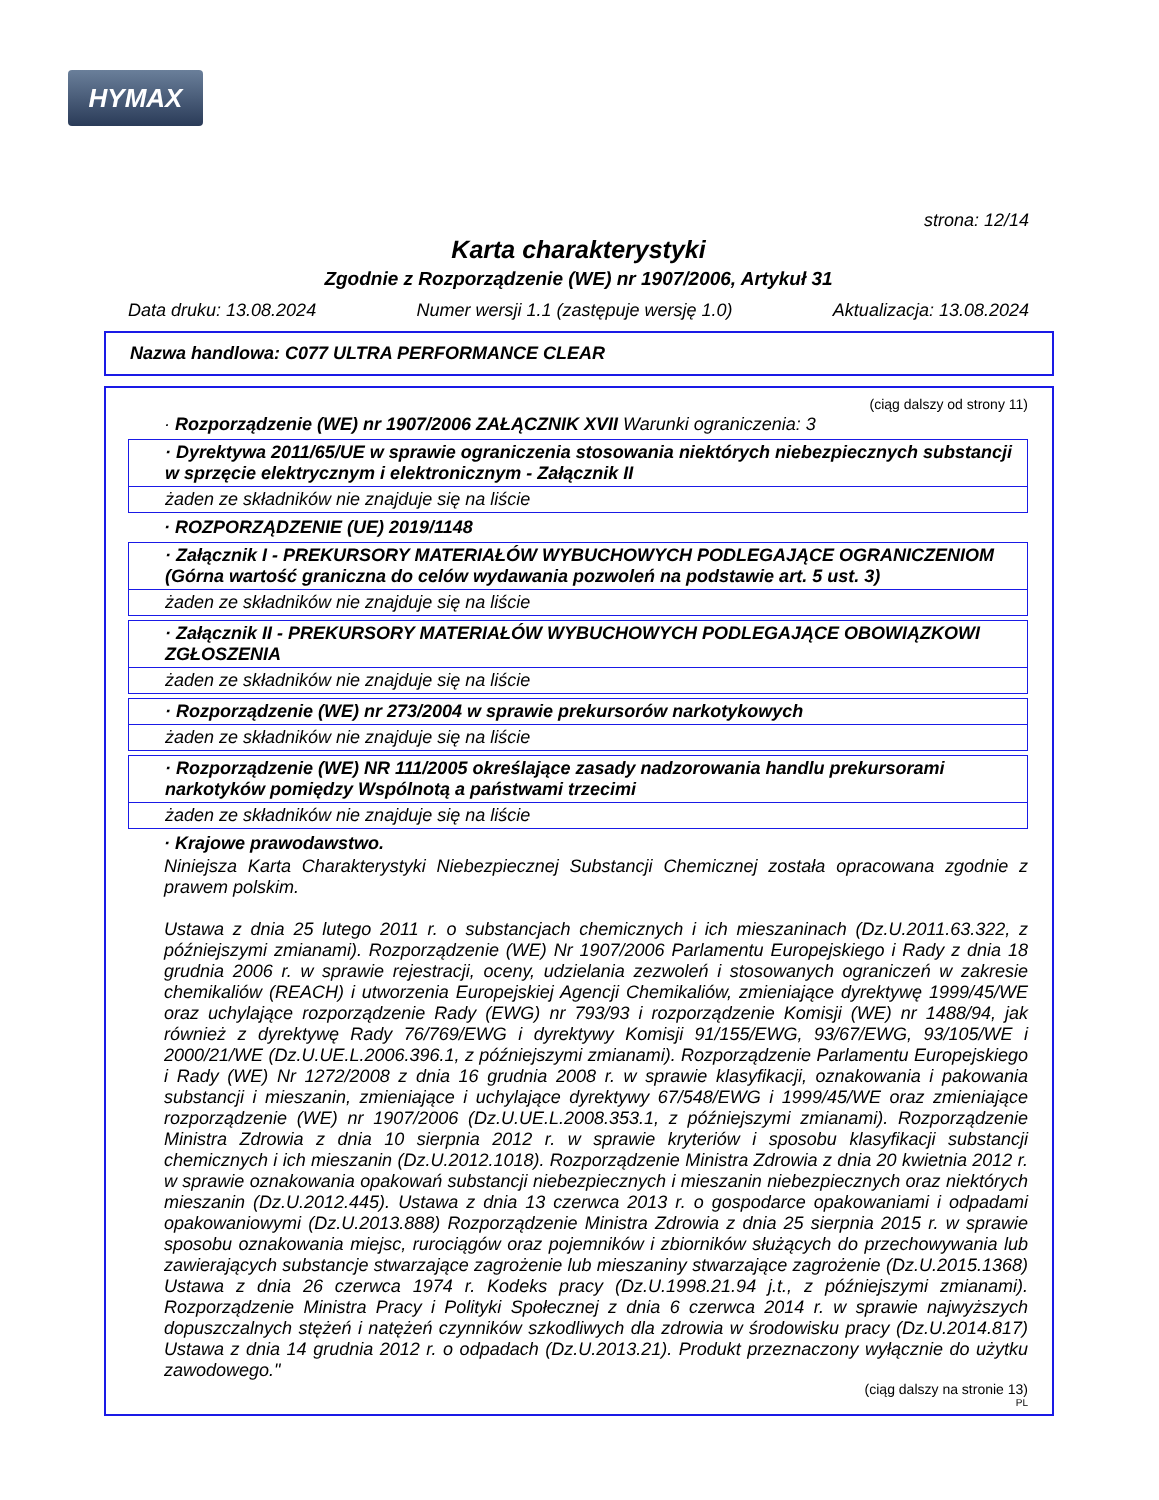HYMAX
strona: 12/14
Karta charakterystyki
Zgodnie z Rozporządzenie (WE) nr 1907/2006, Artykuł 31
Data druku: 13.08.2024 Numer wersji 1.1 (zastępuje wersję 1.0) Aktualizacja: 13.08.2024
Nazwa handlowa: C077 ULTRA PERFORMANCE CLEAR
(ciąg dalszy od strony 11)
· Rozporządzenie (WE) nr 1907/2006 ZAŁĄCZNIK XVII Warunki ograniczenia: 3
· Dyrektywa 2011/65/UE w sprawie ograniczenia stosowania niektórych niebezpiecznych substancji w sprzęcie elektrycznym i elektronicznym - Załącznik II
żaden ze składników nie znajduje się na liście
· ROZPORZĄDZENIE (UE) 2019/1148
· Załącznik I - PREKURSORY MATERIAŁÓW WYBUCHOWYCH PODLEGAJĄCE OGRANICZENIOM (Górna wartość graniczna do celów wydawania pozwoleń na podstawie art. 5 ust. 3)
żaden ze składników nie znajduje się na liście
· Załącznik II - PREKURSORY MATERIAŁÓW WYBUCHOWYCH PODLEGAJĄCE OBOWIĄZKOWI ZGŁOSZENIA
żaden ze składników nie znajduje się na liście
· Rozporządzenie (WE) nr 273/2004 w sprawie prekursorów narkotykowych
żaden ze składników nie znajduje się na liście
· Rozporządzenie (WE) NR 111/2005 określające zasady nadzorowania handlu prekursorami narkotyków pomiędzy Wspólnotą a państwami trzecimi
żaden ze składników nie znajduje się na liście
· Krajowe prawodawstwo.
Niniejsza Karta Charakterystyki Niebezpiecznej Substancji Chemicznej została opracowana zgodnie z prawem polskim.
Ustawa z dnia 25 lutego 2011 r. o substancjach chemicznych i ich mieszaninach (Dz.U.2011.63.322, z późniejszymi zmianami). Rozporządzenie (WE) Nr 1907/2006 Parlamentu Europejskiego i Rady z dnia 18 grudnia 2006 r. w sprawie rejestracji, oceny, udzielania zezwoleń i stosowanych ograniczeń w zakresie chemikaliów (REACH) i utworzenia Europejskiej Agencji Chemikaliów, zmieniające dyrektywę 1999/45/WE oraz uchylające rozporządzenie Rady (EWG) nr 793/93 i rozporządzenie Komisji (WE) nr 1488/94, jak również z dyrektywę Rady 76/769/EWG i dyrektywy Komisji 91/155/EWG, 93/67/EWG, 93/105/WE i 2000/21/WE (Dz.U.UE.L.2006.396.1, z późniejszymi zmianami). Rozporządzenie Parlamentu Europejskiego i Rady (WE) Nr 1272/2008 z dnia 16 grudnia 2008 r. w sprawie klasyfikacji, oznakowania i pakowania substancji i mieszanin, zmieniające i uchylające dyrektywy 67/548/EWG i 1999/45/WE oraz zmieniające rozporządzenie (WE) nr 1907/2006 (Dz.U.UE.L.2008.353.1, z późniejszymi zmianami). Rozporządzenie Ministra Zdrowia z dnia 10 sierpnia 2012 r. w sprawie kryteriów i sposobu klasyfikacji substancji chemicznych i ich mieszanin (Dz.U.2012.1018). Rozporządzenie Ministra Zdrowia z dnia 20 kwietnia 2012 r. w sprawie oznakowania opakowań substancji niebezpiecznych i mieszanin niebezpiecznych oraz niektórych mieszanin (Dz.U.2012.445). Ustawa z dnia 13 czerwca 2013 r. o gospodarce opakowaniami i odpadami opakowaniowymi (Dz.U.2013.888) Rozporządzenie Ministra Zdrowia z dnia 25 sierpnia 2015 r. w sprawie sposobu oznakowania miejsc, rurociągów oraz pojemników i zbiorników służących do przechowywania lub zawierających substancje stwarzające zagrożenie lub mieszaniny stwarzające zagrożenie (Dz.U.2015.1368) Ustawa z dnia 26 czerwca 1974 r. Kodeks pracy (Dz.U.1998.21.94 j.t., z późniejszymi zmianami). Rozporządzenie Ministra Pracy i Polityki Społecznej z dnia 6 czerwca 2014 r. w sprawie najwyższych dopuszczalnych stężeń i natężeń czynników szkodliwych dla zdrowia w środowisku pracy (Dz.U.2014.817) Ustawa z dnia 14 grudnia 2012 r. o odpadach (Dz.U.2013.21). Produkt przeznaczony wyłącznie do użytku zawodowego."
(ciąg dalszy na stronie 13)
PL